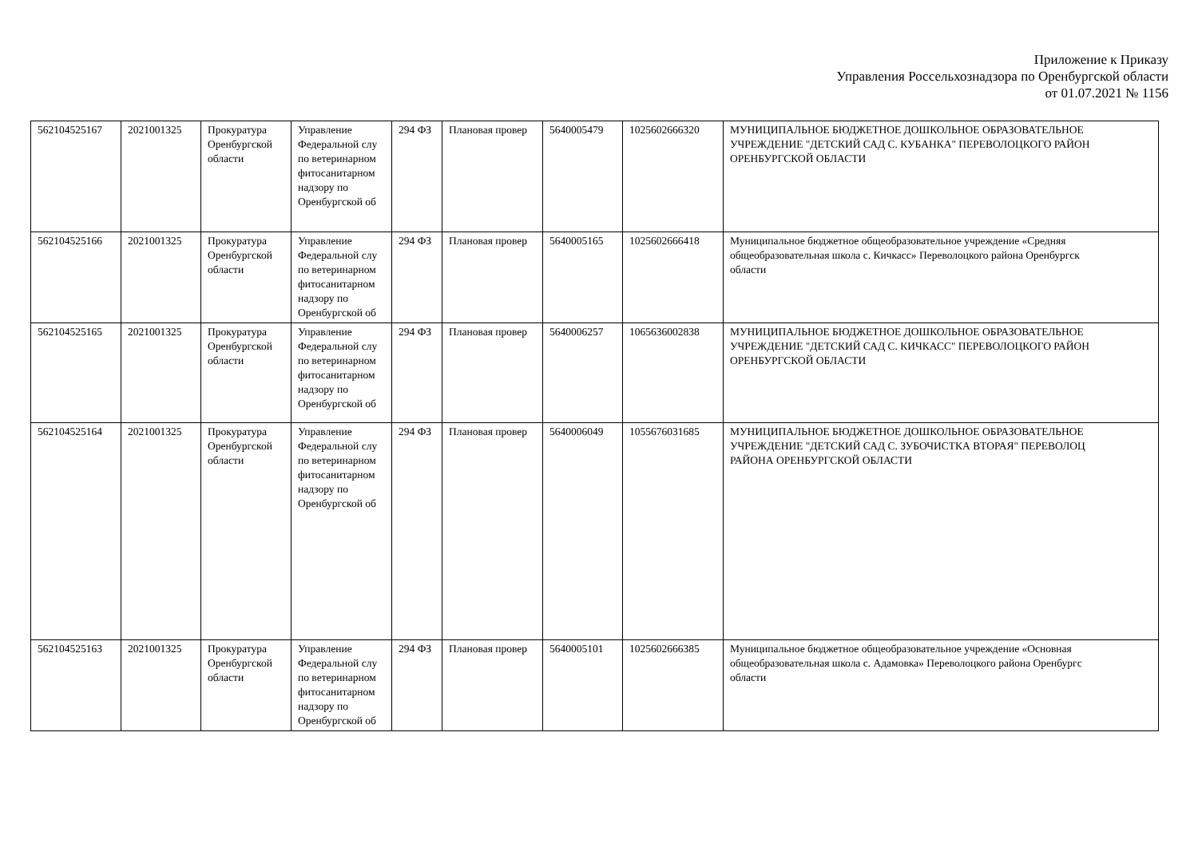Приложение к Приказу
Управления Россельхознадзора по Оренбургской области
от 01.07.2021 № 1156
| 562104525167 | 2021001325 | Прокуратура Оренбургской области | Управление Федеральной слу по ветеринарном фитосанитарном надзору по Оренбургской об | 294 ФЗ | Плановая провер | 5640005479 | 1025602666320 | МУНИЦИПАЛЬНОЕ БЮДЖЕТНОЕ ДОШКОЛЬНОЕ ОБРАЗОВАТЕЛЬНОЕ УЧРЕЖДЕНИЕ "ДЕТСКИЙ САД С. КУБАНКА" ПЕРЕВОЛОЦКОГО РАЙОН ОРЕНБУРГСКОЙ ОБЛАСТИ |
| 562104525166 | 2021001325 | Прокуратура Оренбургской области | Управление Федеральной слу по ветеринарном фитосанитарном надзору по Оренбургской об | 294 ФЗ | Плановая провер | 5640005165 | 1025602666418 | Муниципальное бюджетное общеобразовательное учреждение «Средняя общеобразовательная школа с. Кичкасс» Переволоцкого района Оренбургск области |
| 562104525165 | 2021001325 | Прокуратура Оренбургской области | Управление Федеральной слу по ветеринарном фитосанитарном надзору по Оренбургской об | 294 ФЗ | Плановая провер | 5640006257 | 1065636002838 | МУНИЦИПАЛЬНОЕ БЮДЖЕТНОЕ ДОШКОЛЬНОЕ ОБРАЗОВАТЕЛЬНОЕ УЧРЕЖДЕНИЕ "ДЕТСКИЙ САД С. КИЧКАСС" ПЕРЕВОЛОЦКОГО РАЙОН ОРЕНБУРГСКОЙ ОБЛАСТИ |
| 562104525164 | 2021001325 | Прокуратура Оренбургской области | Управление Федеральной слу по ветеринарном фитосанитарном надзору по Оренбургской об | 294 ФЗ | Плановая провер | 5640006049 | 1055676031685 | МУНИЦИПАЛЬНОЕ БЮДЖЕТНОЕ ДОШКОЛЬНОЕ ОБРАЗОВАТЕЛЬНОЕ УЧРЕЖДЕНИЕ "ДЕТСКИЙ САД С. ЗУБОЧИСТКА ВТОРАЯ" ПЕРЕВОЛОЦ РАЙОНА ОРЕНБУРГСКОЙ ОБЛАСТИ |
| 562104525163 | 2021001325 | Прокуратура Оренбургской области | Управление Федеральной слу по ветеринарном фитосанитарном надзору по Оренбургской об | 294 ФЗ | Плановая провер | 5640005101 | 1025602666385 | Муниципальное бюджетное общеобразовательное учреждение «Основная общеобразовательная школа с. Адамовка» Переволоцкого района Оренбургс области |